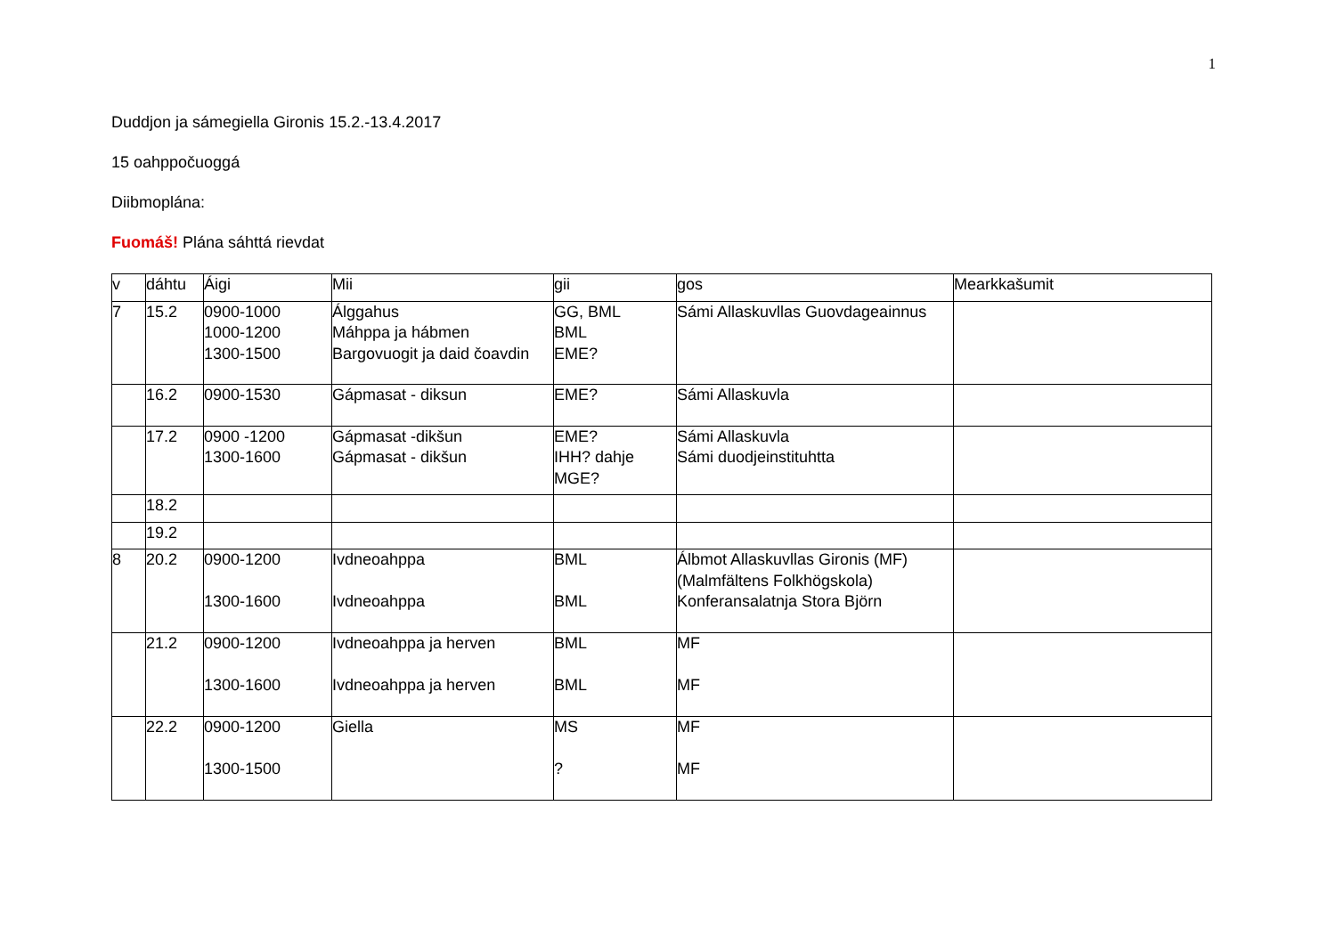1
Duddjon ja sámegiella Gironis 15.2.-13.4.2017
15 oahppočuoggá
Diibmoplána:
Fuomáš! Plána sáhttá rievdat
| v | dáhtu | Áigi | Mii | gii | gos | Mearkkašumit |
| --- | --- | --- | --- | --- | --- | --- |
| 7 | 15.2 | 0900-1000 1000-1200 1300-1500 | Álggahus Máhppa ja hábmen Bargovuogit ja daid čoavdin | GG, BML BML EME? | Sámi Allaskuvllas Guovdageainnus | |
| | 16.2 | 0900-1530 | Gápmasat - diksun | EME? | Sámi Allaskuvla | |
| | 17.2 | 0900 -1200 1300-1600 | Gápmasat -dikšun Gápmasat - dikšun | EME? IHH? dahje MGE? | Sámi Allaskuvla Sámi duodjeinstituhtta | |
| | 18.2 | | | | | |
| | 19.2 | | | | | |
| 8 | 20.2 | 0900-1200 1300-1600 | Ivdneoahppa Ivdneoahppa | BML BML | Álbmot Allaskuvllas Gironis (MF) (Malmfältens Folkhögskola) Konferansalatnja Stora Björn | |
| | 21.2 | 0900-1200 1300-1600 | Ivdneoahppa ja herven Ivdneoahppa ja herven | BML BML | MF MF | |
| | 22.2 | 0900-1200 1300-1500 | Giella | MS ? | MF MF | |